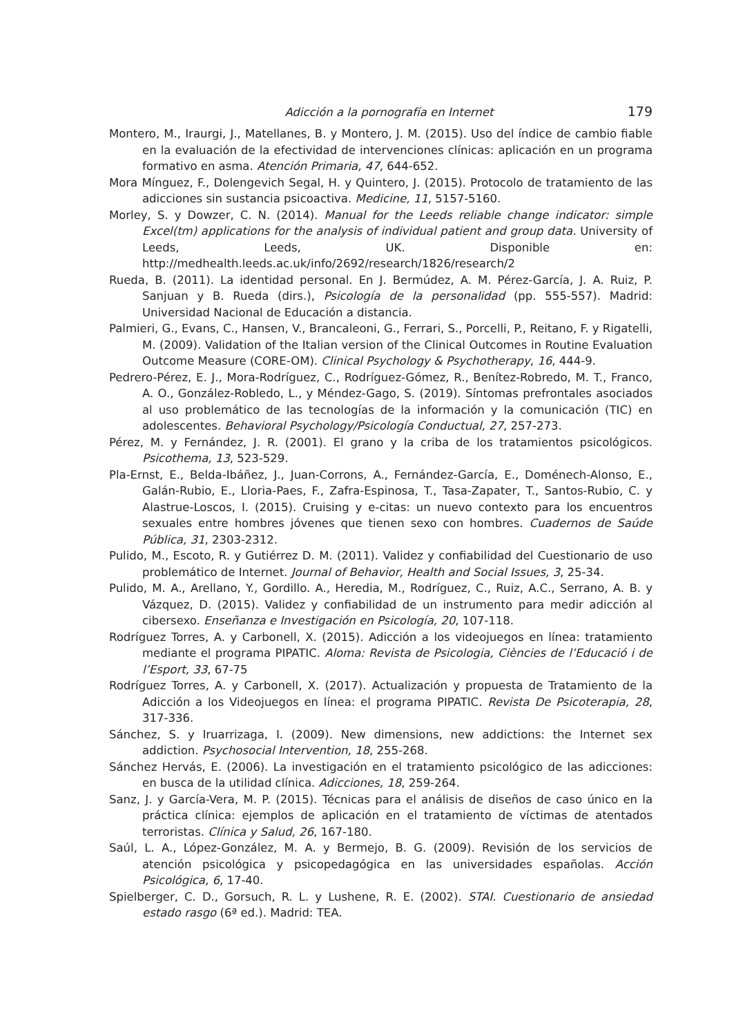Adicción a la pornografía en Internet 179
Montero, M., Iraurgi, J., Matellanes, B. y Montero, J. M. (2015). Uso del índice de cambio fiable en la evaluación de la efectividad de intervenciones clínicas: aplicación en un programa formativo en asma. Atención Primaria, 47, 644-652.
Mora Mínguez, F., Dolengevich Segal, H. y Quintero, J. (2015). Protocolo de tratamiento de las adicciones sin sustancia psicoactiva. Medicine, 11, 5157-5160.
Morley, S. y Dowzer, C. N. (2014). Manual for the Leeds reliable change indicator: simple Excel(tm) applications for the analysis of individual patient and group data. University of Leeds, Leeds, UK. Disponible en: http://medhealth.leeds.ac.uk/info/2692/research/1826/research/2
Rueda, B. (2011). La identidad personal. En J. Bermúdez, A. M. Pérez-García, J. A. Ruiz, P. Sanjuan y B. Rueda (dirs.), Psicología de la personalidad (pp. 555-557). Madrid: Universidad Nacional de Educación a distancia.
Palmieri, G., Evans, C., Hansen, V., Brancaleoni, G., Ferrari, S., Porcelli, P., Reitano, F. y Rigatelli, M. (2009). Validation of the Italian version of the Clinical Outcomes in Routine Evaluation Outcome Measure (CORE-OM). Clinical Psychology & Psychotherapy, 16, 444-9.
Pedrero-Pérez, E. J., Mora-Rodríguez, C., Rodríguez-Gómez, R., Benítez-Robredo, M. T., Franco, A. O., González-Robledo, L., y Méndez-Gago, S. (2019). Síntomas prefrontales asociados al uso problemático de las tecnologías de la información y la comunicación (TIC) en adolescentes. Behavioral Psychology/Psicología Conductual, 27, 257-273.
Pérez, M. y Fernández, J. R. (2001). El grano y la criba de los tratamientos psicológicos. Psicothema, 13, 523-529.
Pla-Ernst, E., Belda-Ibáñez, J., Juan-Corrons, A., Fernández-García, E., Doménech-Alonso, E., Galán-Rubio, E., Lloria-Paes, F., Zafra-Espinosa, T., Tasa-Zapater, T., Santos-Rubio, C. y Alastrue-Loscos, I. (2015). Cruising y e-citas: un nuevo contexto para los encuentros sexuales entre hombres jóvenes que tienen sexo con hombres. Cuadernos de Saúde Pública, 31, 2303-2312.
Pulido, M., Escoto, R. y Gutiérrez D. M. (2011). Validez y confiabilidad del Cuestionario de uso problemático de Internet. Journal of Behavior, Health and Social Issues, 3, 25-34.
Pulido, M. A., Arellano, Y., Gordillo. A., Heredia, M., Rodríguez, C., Ruiz, A.C., Serrano, A. B. y Vázquez, D. (2015). Validez y confiabilidad de un instrumento para medir adicción al cibersexo. Enseñanza e Investigación en Psicología, 20, 107-118.
Rodríguez Torres, A. y Carbonell, X. (2015). Adicción a los videojuegos en línea: tratamiento mediante el programa PIPATIC. Aloma: Revista de Psicologia, Ciències de l’Educació i de l’Esport, 33, 67-75
Rodríguez Torres, A. y Carbonell, X. (2017). Actualización y propuesta de Tratamiento de la Adicción a los Videojuegos en línea: el programa PIPATIC. Revista De Psicoterapia, 28, 317-336.
Sánchez, S. y Iruarrizaga, I. (2009). New dimensions, new addictions: the Internet sex addiction. Psychosocial Intervention, 18, 255-268.
Sánchez Hervás, E. (2006). La investigación en el tratamiento psicológico de las adicciones: en busca de la utilidad clínica. Adicciones, 18, 259-264.
Sanz, J. y García-Vera, M. P. (2015). Técnicas para el análisis de diseños de caso único en la práctica clínica: ejemplos de aplicación en el tratamiento de víctimas de atentados terroristas. Clínica y Salud, 26, 167-180.
Saúl, L. A., López-González, M. A. y Bermejo, B. G. (2009). Revisión de los servicios de atención psicológica y psicopedagógica en las universidades españolas. Acción Psicológica, 6, 17-40.
Spielberger, C. D., Gorsuch, R. L. y Lushene, R. E. (2002). STAI. Cuestionario de ansiedad estado rasgo (6ª ed.). Madrid: TEA.